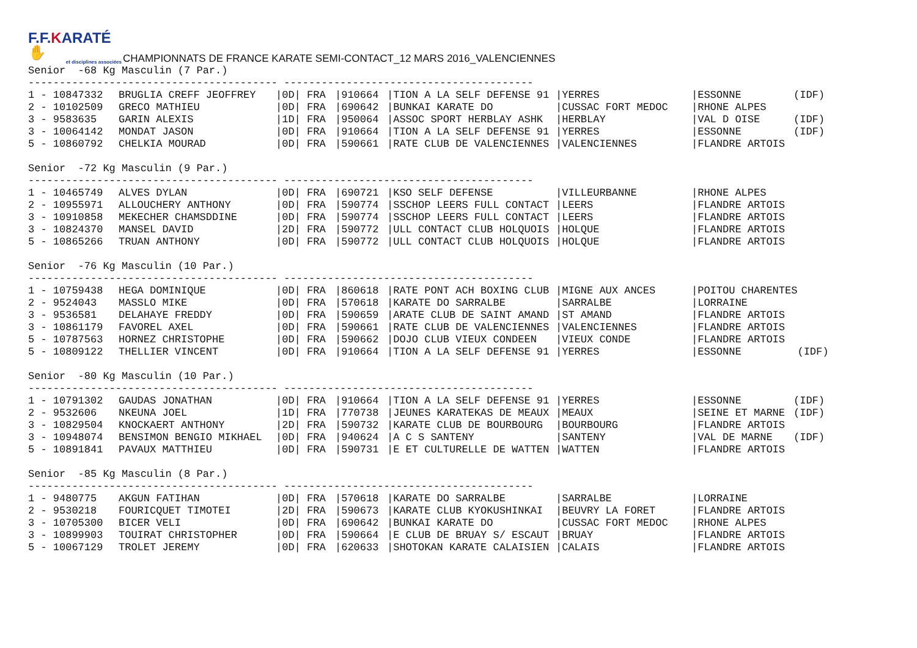F.F.KARATÉ ✋
et disciplines associées
CHAMPIONNATS DE FRANCE KARATE SEMI-CONTACT_12 MARS 2016_VALENCIENNES
Senior -68 Kg Masculin (7 Par.)
---------------------------------------- ----------------------------------------
| 1 - 10847332 | BRUGLIA CREFF JEOFFREY | /0D/ | FRA | /910664 | /TION A LA SELF DEFENSE 91 | /YERRES | /ESSONNE | (IDF) |
| 2 - 10102509 | GRECO MATHIEU | /0D/ | FRA | /690642 | /BUNKAI KARATE DO | /CUSSAC FORT MEDOC | /RHONE ALPES | |
| 3 - 9583635 | GARIN ALEXIS | /1D/ | FRA | /950064 | /ASSOC SPORT HERBLAY ASHK | /HERBLAY | /VAL D OISE | (IDF) |
| 3 - 10064142 | MONDAT JASON | /0D/ | FRA | /910664 | /TION A LA SELF DEFENSE 91 | /YERRES | /ESSONNE | (IDF) |
| 5 - 10860792 | CHELKIA MOURAD | /0D/ | FRA | /590661 | /RATE CLUB DE VALENCIENNES | /VALENCIENNES | /FLANDRE ARTOIS | |
Senior -72 Kg Masculin (9 Par.)
---------------------------------------- ----------------------------------------
| 1 - 10465749 | ALVES DYLAN | /0D/ | FRA | /690721 | /KSO SELF DEFENSE | /VILLEURBANNE | /RHONE ALPES | |
| 2 - 10955971 | ALLOUCHERY ANTHONY | /0D/ | FRA | /590774 | /SSCHOP LEERS FULL CONTACT | /LEERS | /FLANDRE ARTOIS | |
| 3 - 10910858 | MEKECHER CHAMSDDINE | /0D/ | FRA | /590774 | /SSCHOP LEERS FULL CONTACT | /LEERS | /FLANDRE ARTOIS | |
| 3 - 10824370 | MANSEL DAVID | /2D/ | FRA | /590772 | /ULL CONTACT CLUB HOLQUOIS | /HOLQUE | /FLANDRE ARTOIS | |
| 5 - 10865266 | TRUAN ANTHONY | /0D/ | FRA | /590772 | /ULL CONTACT CLUB HOLQUOIS | /HOLQUE | /FLANDRE ARTOIS | |
Senior -76 Kg Masculin (10 Par.)
---------------------------------------- ----------------------------------------
| 1 - 10759438 | HEGA DOMINIQUE | /0D/ | FRA | /860618 | /RATE PONT ACH BOXING CLUB | /MIGNE AUX ANCES | /POITOU CHARENTES | |
| 2 - 9524043 | MASSLO MIKE | /0D/ | FRA | /570618 | /KARATE DO SARRALBE | /SARRALBE | /LORRAINE | |
| 3 - 9536581 | DELAHAYE FREDDY | /0D/ | FRA | /590659 | /ARATE CLUB DE SAINT AMAND | /ST AMAND | /FLANDRE ARTOIS | |
| 3 - 10861179 | FAVOREL AXEL | /0D/ | FRA | /590661 | /RATE CLUB DE VALENCIENNES | /VALENCIENNES | /FLANDRE ARTOIS | |
| 5 - 10787563 | HORNEZ CHRISTOPHE | /0D/ | FRA | /590662 | /DOJO CLUB VIEUX CONDEEN | /VIEUX CONDE | /FLANDRE ARTOIS | |
| 5 - 10809122 | THELLIER VINCENT | /0D/ | FRA | /910664 | /TION A LA SELF DEFENSE 91 | /YERRES | /ESSONNE | (IDF) |
Senior -80 Kg Masculin (10 Par.)
---------------------------------------- ----------------------------------------
| 1 - 10791302 | GAUDAS JONATHAN | /0D/ | FRA | /910664 | /TION A LA SELF DEFENSE 91 | /YERRES | /ESSONNE | (IDF) |
| 2 - 9532606 | NKEUNA JOEL | /1D/ | FRA | /770738 | /JEUNES KARATEKAS DE MEAUX | /MEAUX | /SEINE ET MARNE | (IDF) |
| 3 - 10829504 | KNOCKAERT ANTHONY | /2D/ | FRA | /590732 | /KARATE CLUB DE BOURBOURG | /BOURBOURG | /FLANDRE ARTOIS | |
| 3 - 10948074 | BENSIMON BENGIO MIKHAEL | /0D/ | FRA | /940624 | /A C S SANTENY | /SANTENY | /VAL DE MARNE | (IDF) |
| 5 - 10891841 | PAVAUX MATTHIEU | /0D/ | FRA | /590731 | /E ET CULTURELLE DE WATTEN | /WATTEN | /FLANDRE ARTOIS | |
Senior -85 Kg Masculin (8 Par.)
---------------------------------------- ----------------------------------------
| 1 - 9480775 | AKGUN FATIHAN | /0D/ | FRA | /570618 | /KARATE DO SARRALBE | /SARRALBE | /LORRAINE | |
| 2 - 9530218 | FOURICQUET TIMOTEI | /2D/ | FRA | /590673 | /KARATE CLUB KYOKUSHINKAI | /BEUVRY LA FORET | /FLANDRE ARTOIS | |
| 3 - 10705300 | BICER VELI | /0D/ | FRA | /690642 | /BUNKAI KARATE DO | /CUSSAC FORT MEDOC | /RHONE ALPES | |
| 3 - 10899903 | TOUIRAT CHRISTOPHER | /0D/ | FRA | /590664 | /E CLUB DE BRUAY S/ ESCAUT | /BRUAY | /FLANDRE ARTOIS | |
| 5 - 10067129 | TROLET JEREMY | /0D/ | FRA | /620633 | /SHOTOKAN KARATE CALAISIEN | /CALAIS | /FLANDRE ARTOIS | |